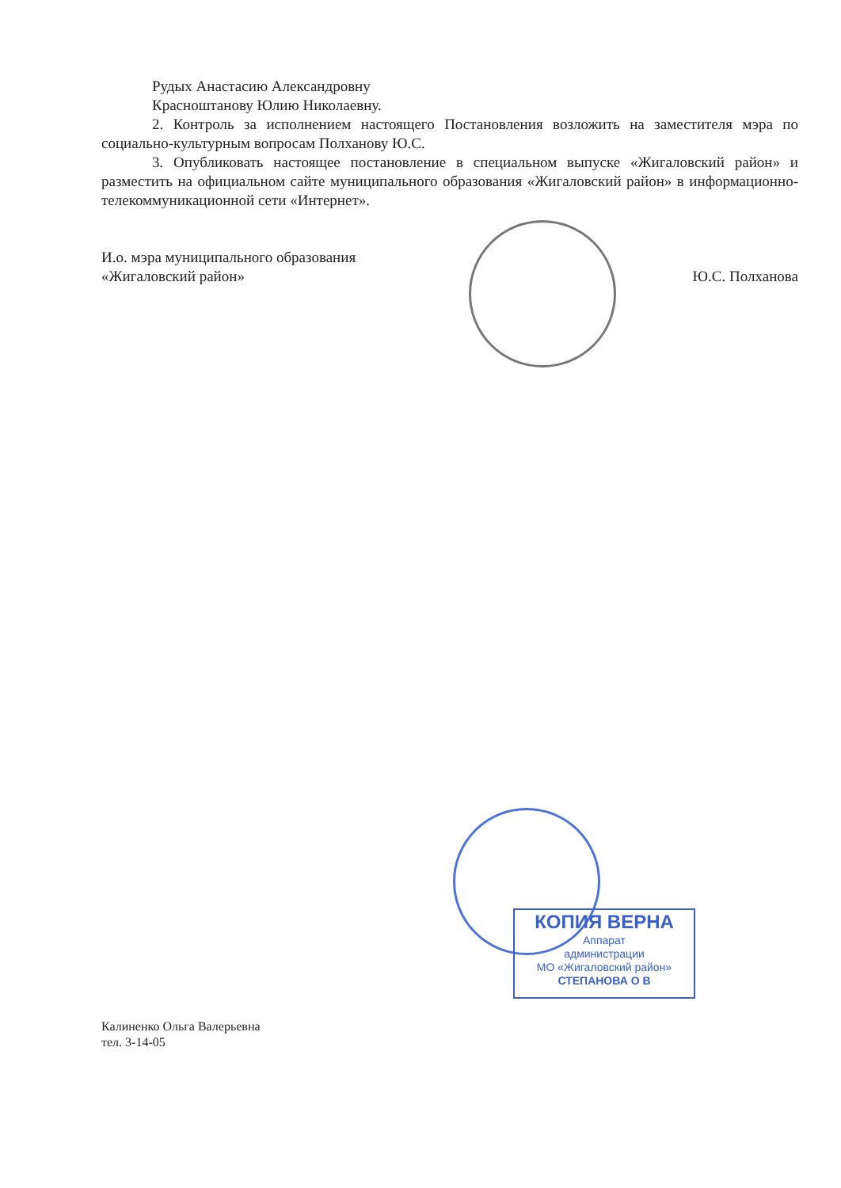Рудых Анастасию Александровну
Красноштанову Юлию Николаевну.
2. Контроль за исполнением настоящего Постановления возложить на заместителя мэра по социально-культурным вопросам Полханову Ю.С.
3. Опубликовать настоящее постановление в специальном выпуске «Жигаловский район» и разместить на официальном сайте муниципального образования «Жигаловский район» в информационно-телекоммуникационной сети «Интернет».
И.о. мэра муниципального образования
«Жигаловский район»
Ю.С. Полханова
КОПИЯ ВЕРНА
Аппарат
администрации
МО «Жигаловский район»
СТЕПАНОВА О В
Калиненко Ольга Валерьевна
тел. 3-14-05